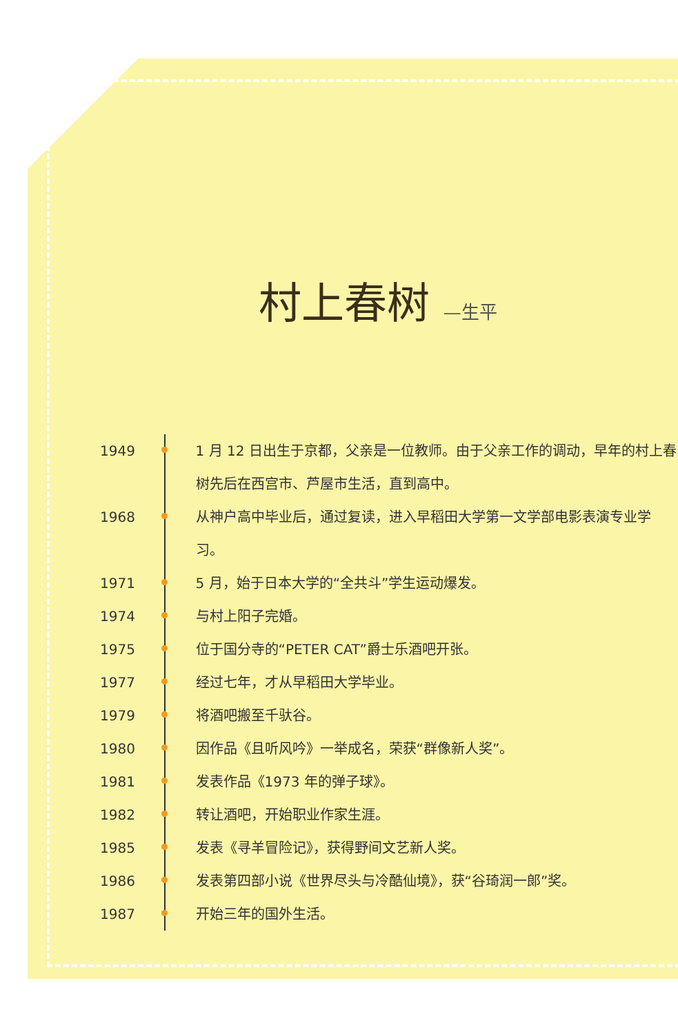村上春树 —生平
1949 1 月 12 日出生于京都，父亲是一位教师。由于父亲工作的调动，早年的村上春树先后在西宫市、芦屋市生活，直到高中。
1968 从神户高中毕业后，通过复读，进入早稻田大学第一文学部电影表演专业学习。
1971 5 月，始于日本大学的“全共斗”学生运动爆发。
1974 与村上阳子完婚。
1975 位于国分寺的“PETER CAT”爵士乐酒吧开张。
1977 经过七年，才从早稻田大学毕业。
1979 将酒吧搬至千驮谷。
1980 因作品《且听风吟》一举成名，荣获“群像新人奖”。
1981 发表作品《1973 年的弹子球》。
1982 转让酒吧，开始职业作家生涯。
1985 发表《寻羊冒险记》，获得野间文艺新人奖。
1986 发表第四部小说《世界尽头与冷酷仙境》，获“谷琦润一郎”奖。
1987 开始三年的国外生活。